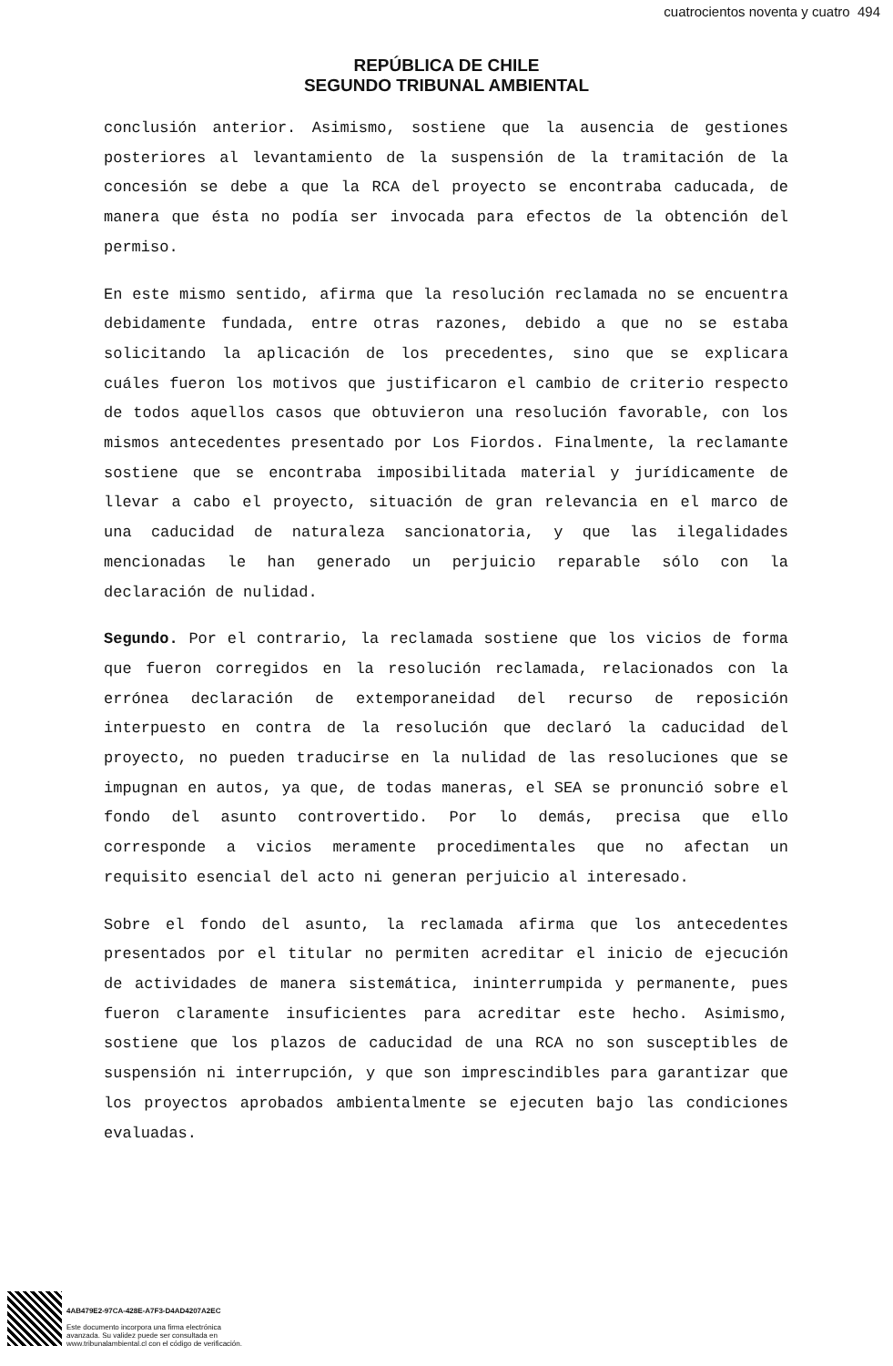cuatrocientos noventa y cuatro 494
REPÚBLICA DE CHILE
SEGUNDO TRIBUNAL AMBIENTAL
conclusión anterior. Asimismo, sostiene que la ausencia de gestiones posteriores al levantamiento de la suspensión de la tramitación de la concesión se debe a que la RCA del proyecto se encontraba caducada, de manera que ésta no podía ser invocada para efectos de la obtención del permiso.
En este mismo sentido, afirma que la resolución reclamada no se encuentra debidamente fundada, entre otras razones, debido a que no se estaba solicitando la aplicación de los precedentes, sino que se explicara cuáles fueron los motivos que justificaron el cambio de criterio respecto de todos aquellos casos que obtuvieron una resolución favorable, con los mismos antecedentes presentado por Los Fiordos. Finalmente, la reclamante sostiene que se encontraba imposibilitada material y jurídicamente de llevar a cabo el proyecto, situación de gran relevancia en el marco de una caducidad de naturaleza sancionatoria, y que las ilegalidades mencionadas le han generado un perjuicio reparable sólo con la declaración de nulidad.
Segundo. Por el contrario, la reclamada sostiene que los vicios de forma que fueron corregidos en la resolución reclamada, relacionados con la errónea declaración de extemporaneidad del recurso de reposición interpuesto en contra de la resolución que declaró la caducidad del proyecto, no pueden traducirse en la nulidad de las resoluciones que se impugnan en autos, ya que, de todas maneras, el SEA se pronunció sobre el fondo del asunto controvertido. Por lo demás, precisa que ello corresponde a vicios meramente procedimentales que no afectan un requisito esencial del acto ni generan perjuicio al interesado.
Sobre el fondo del asunto, la reclamada afirma que los antecedentes presentados por el titular no permiten acreditar el inicio de ejecución de actividades de manera sistemática, ininterrumpida y permanente, pues fueron claramente insuficientes para acreditar este hecho. Asimismo, sostiene que los plazos de caducidad de una RCA no son susceptibles de suspensión ni interrupción, y que son imprescindibles para garantizar que los proyectos aprobados ambientalmente se ejecuten bajo las condiciones evaluadas.
4AB479E2-97CA-428E-A7F3-D4AD4207A2EC
Este documento incorpora una firma electrónica
avanzada. Su validez puede ser consultada en
www.tribunalambiental.cl con el código de verificación.